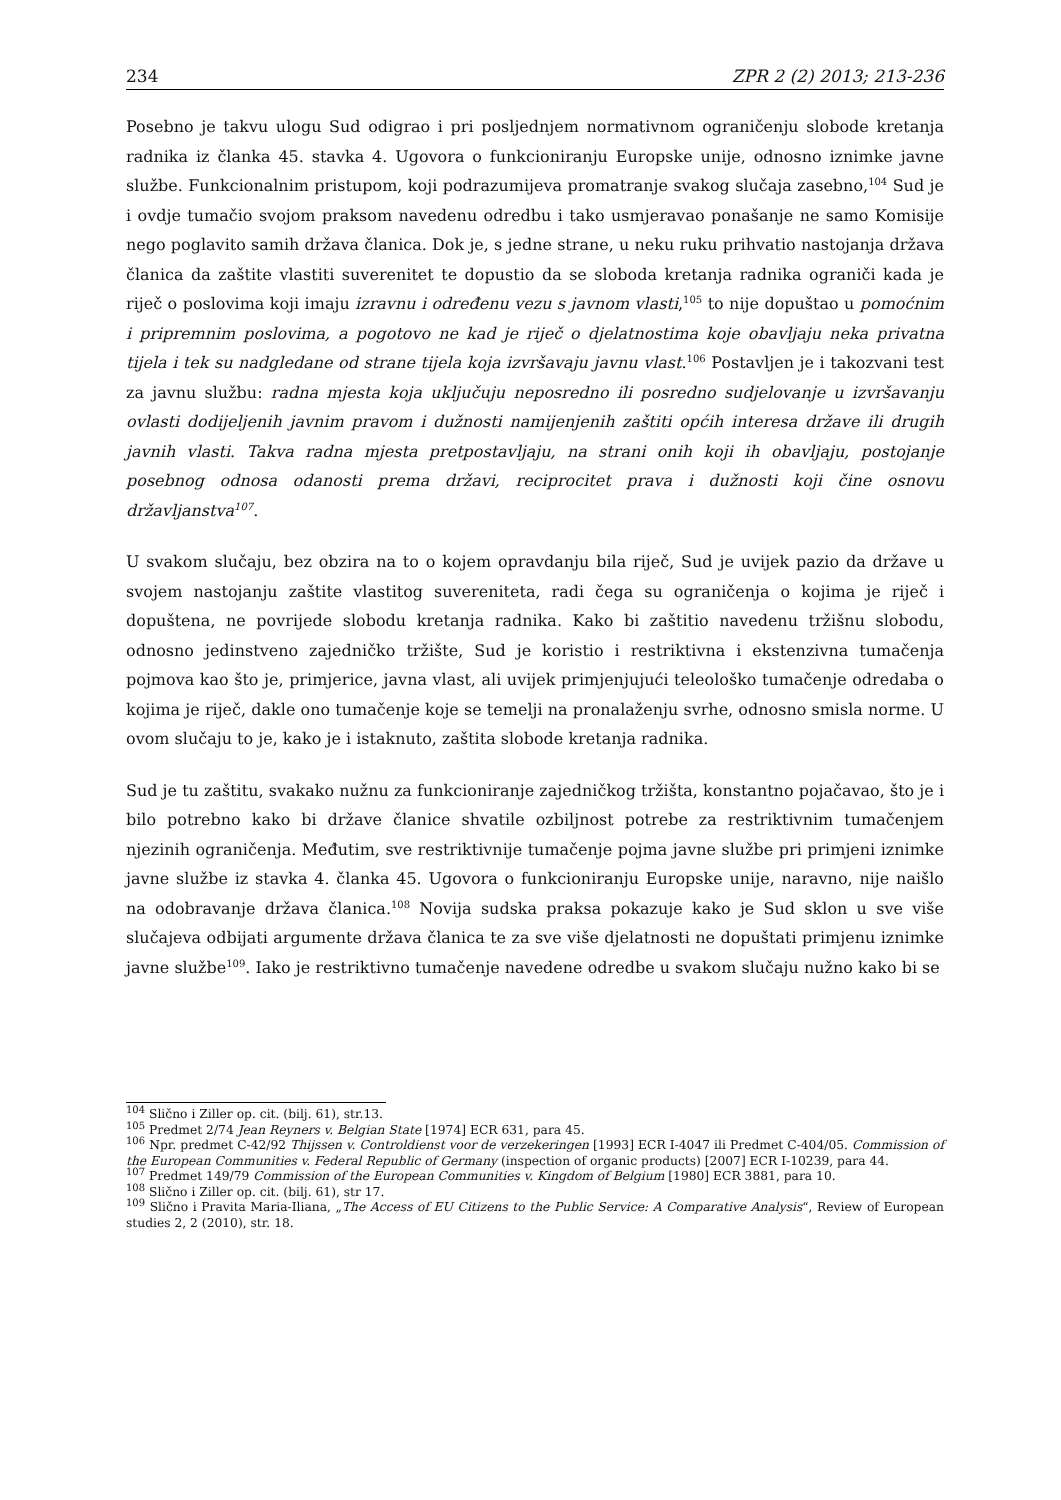234 ZPR 2 (2) 2013; 213-236
Posebno je takvu ulogu Sud odigrao i pri posljednjem normativnom ograničenju slobode kretanja radnika iz članka 45. stavka 4. Ugovora o funkcioniranju Europske unije, odnosno iznimke javne službe. Funkcionalnim pristupom, koji podrazumijeva promatranje svakog slučaja zasebno,<sup>104</sup> Sud je i ovdje tumačio svojom praksom navedenu odredbu i tako usmjeravao ponašanje ne samo Komisije nego poglavito samih država članica. Dok je, s jedne strane, u neku ruku prihvatio nastojanja država članica da zaštite vlastiti suverenitet te dopustio da se sloboda kretanja radnika ograniči kada je riječ o poslovima koji imaju izravnu i određenu vezu s javnom vlasti,<sup>105</sup> to nije dopuštao u pomoćnim i pripremnim poslovima, a pogotovo ne kad je riječ o djelatnostima koje obavljaju neka privatna tijela i tek su nadgledane od strane tijela koja izvršavaju javnu vlast.<sup>106</sup> Postavljen je i takozvani test za javnu službu: radna mjesta koja uključuju neposredno ili posredno sudjelovanje u izvršavanju ovlasti dodijeljenih javnim pravom i dužnosti namijenjenih zaštiti općih interesa države ili drugih javnih vlasti. Takva radna mjesta pretpostavljaju, na strani onih koji ih obavljaju, postojanje posebnog odnosa odanosti prema državi, reciprocitet prava i dužnosti koji čine osnovu državljanstva<sup>107</sup>.
U svakom slučaju, bez obzira na to o kojem opravdanju bila riječ, Sud je uvijek pazio da države u svojem nastojanju zaštite vlastitog suvereniteta, radi čega su ograničenja o kojima je riječ i dopuštena, ne povrijede slobodu kretanja radnika. Kako bi zaštitio navedenu tržišnu slobodu, odnosno jedinstveno zajedničko tržište, Sud je koristio i restriktivna i ekstenzivna tumačenja pojmova kao što je, primjerice, javna vlast, ali uvijek primjenjujući teleološko tumačenje odredaba o kojima je riječ, dakle ono tumačenje koje se temelji na pronalaženju svrhe, odnosno smisla norme. U ovom slučaju to je, kako je i istaknuto, zaštita slobode kretanja radnika.
Sud je tu zaštitu, svakako nužnu za funkcioniranje zajedničkog tržišta, konstantno pojačavao, što je i bilo potrebno kako bi države članice shvatile ozbiljnost potrebe za restriktivnim tumačenjem njezinih ograničenja. Međutim, sve restriktivnije tumačenje pojma javne službe pri primjeni iznimke javne službe iz stavka 4. članka 45. Ugovora o funkcioniranju Europske unije, naravno, nije naišlo na odobravanje država članica.<sup>108</sup> Novija sudska praksa pokazuje kako je Sud sklon u sve više slučajeva odbijati argumente država članica te za sve više djelatnosti ne dopuštati primjenu iznimke javne službe<sup>109</sup>. Iako je restriktivno tumačenje navedene odredbe u svakom slučaju nužno kako bi se
<sup>104</sup> Slično i Ziller op. cit. (bilj. 61), str.13.
<sup>105</sup> Predmet 2/74 Jean Reyners v. Belgian State [1974] ECR 631, para 45.
<sup>106</sup> Npr. predmet C-42/92 Thijssen v. Controldienst voor de verzekeringen [1993] ECR I-4047 ili Predmet C-404/05. Commission of the European Communities v. Federal Republic of Germany (inspection of organic products) [2007] ECR I-10239, para 44.
<sup>107</sup> Predmet 149/79 Commission of the European Communities v. Kingdom of Belgium [1980] ECR 3881, para 10.
<sup>108</sup> Slično i Ziller op. cit. (bilj. 61), str 17.
<sup>109</sup> Slično i Pravita Maria-Iliana, „The Access of EU Citizens to the Public Service: A Comparative Analysis“, Review of European studies 2, 2 (2010), str. 18.